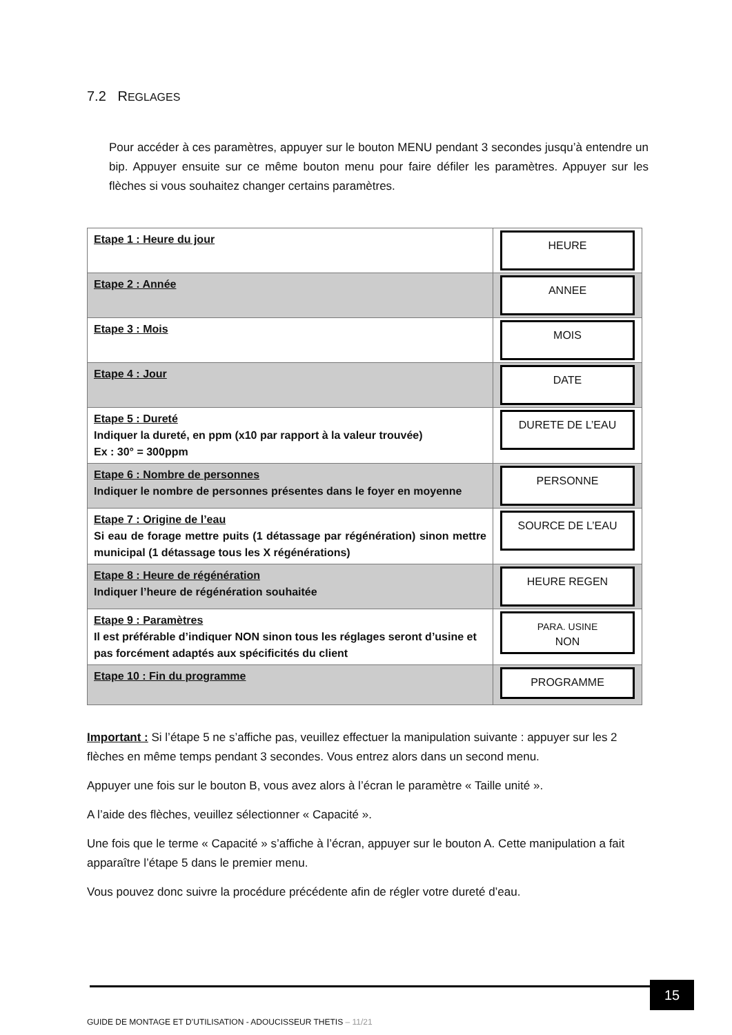7.2 REGLAGES
Pour accéder à ces paramètres, appuyer sur le bouton MENU pendant 3 secondes jusqu’à entendre un bip. Appuyer ensuite sur ce même bouton menu pour faire défiler les paramètres. Appuyer sur les flèches si vous souhaitez changer certains paramètres.
| Etape 1 : Heure du jour | HEURE |
| Etape 2 : Année | ANNEE |
| Etape 3 : Mois | MOIS |
| Etape 4 : Jour | DATE |
| Etape 5 : Dureté Indiquer la dureté, en ppm (x10 par rapport à la valeur trouvée) Ex : 30° = 300ppm | DURETE DE L’EAU |
| Etape 6 : Nombre de personnes Indiquer le nombre de personnes présentes dans le foyer en moyenne | PERSONNE |
| Etape 7 : Origine de l’eau Si eau de forage mettre puits (1 détassage par régénération) sinon mettre municipal (1 détassage tous les X régénérations) | SOURCE DE L’EAU |
| Etape 8 : Heure de régénération Indiquer l’heure de régénération souhaitée | HEURE REGEN |
| Etape 9 : Paramètres Il est préférable d’indiquer NON sinon tous les réglages seront d’usine et pas forcément adaptés aux spécificités du client | PARA. USINE NON |
| Etape 10 : Fin du programme | PROGRAMME |
Important : Si l’étape 5 ne s’affiche pas, veuillez effectuer la manipulation suivante : appuyer sur les 2 flèches en même temps pendant 3 secondes. Vous entrez alors dans un second menu.
Appuyer une fois sur le bouton B, vous avez alors à l’écran le paramètre « Taille unité ».
A l’aide des flèches, veuillez sélectionner « Capacité ».
Une fois que le terme « Capacité » s’affiche à l’écran, appuyer sur le bouton A. Cette manipulation a fait apparaître l’étape 5 dans le premier menu.
Vous pouvez donc suivre la procédure précédente afin de régler votre dureté d’eau.
15
GUIDE DE MONTAGE ET D’UTILISATION - ADOUCISSEUR THETIS – 11/21